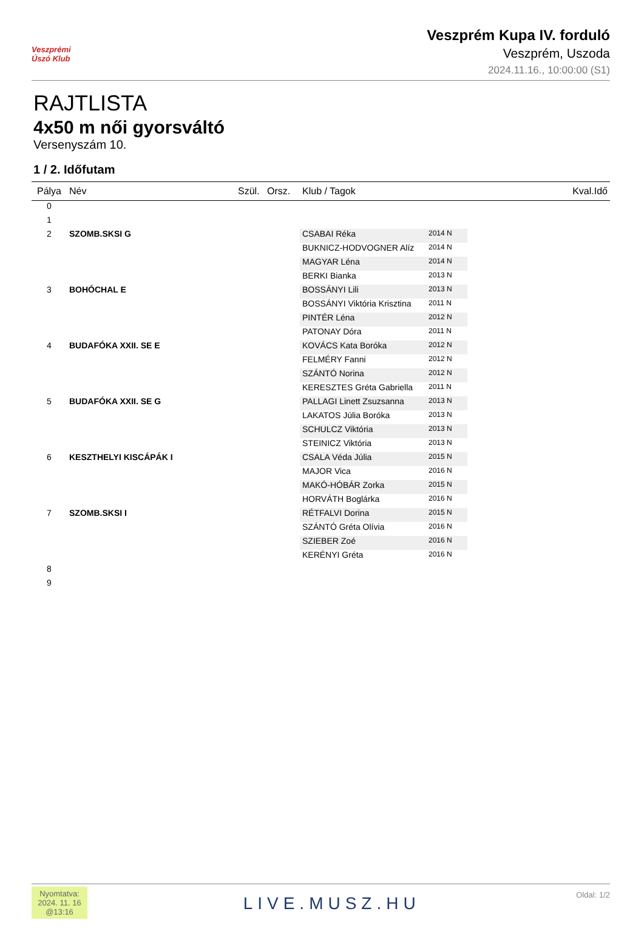Veszprémi Úszó Klub
Veszprém Kupa IV. forduló
Veszprém, Uszoda
2024.11.16., 10:00:00 (S1)
RAJTLISTA
4x50 m női gyorsváltó
Versenyszám 10.
1 / 2. Időfutam
| Pálya | Név | Szül. | Orsz. | Klub / Tagok | | Kval.Idő |
| --- | --- | --- | --- | --- | --- | --- |
| 0 | | | | | | |
| 1 | | | | | | |
| 2 | SZOMB.SKSI G | | | CSABAI Réka | 2014 N | |
| | | | | BUKNICZ-HODVOGNER Alíz | 2014 N | |
| | | | | MAGYAR Léna | 2014 N | |
| | | | | BERKI Bianka | 2013 N | |
| 3 | BOHÓCHAL E | | | BOSSÁNYI Lili | 2013 N | |
| | | | | BOSSÁNYI Viktória Krisztina | 2011 N | |
| | | | | PINTÉR Léna | 2012 N | |
| | | | | PATONAY Dóra | 2011 N | |
| 4 | BUDAFÓKA XXII. SE E | | | KOVÁCS Kata Boróka | 2012 N | |
| | | | | FELMÉRY Fanni | 2012 N | |
| | | | | SZÁNTÓ Norina | 2012 N | |
| | | | | KERESZTES Gréta Gabriella | 2011 N | |
| 5 | BUDAFÓKA XXII. SE G | | | PALLAGI Linett Zsuzsanna | 2013 N | |
| | | | | LAKATOS Júlia Boróka | 2013 N | |
| | | | | SCHULCZ Viktória | 2013 N | |
| | | | | STEINICZ Viktória | 2013 N | |
| 6 | KESZTHELYI KISCÁPÁK I | | | CSALA Véda Júlia | 2015 N | |
| | | | | MAJOR Vica | 2016 N | |
| | | | | MAKÓ-HÓBÁR Zorka | 2015 N | |
| | | | | HORVÁTH Boglárka | 2016 N | |
| 7 | SZOMB.SKSI I | | | RÉTFALVI Dorina | 2015 N | |
| | | | | SZÁNTÓ Gréta Olívia | 2016 N | |
| | | | | SZIEBER Zoé | 2016 N | |
| | | | | KERÉNYI Gréta | 2016 N | |
| 8 | | | | | | |
| 9 | | | | | | |
Nyomtatva:
2024. 11. 16
@13:16
LIVE.MUSZ.HU
Oldal: 1/2